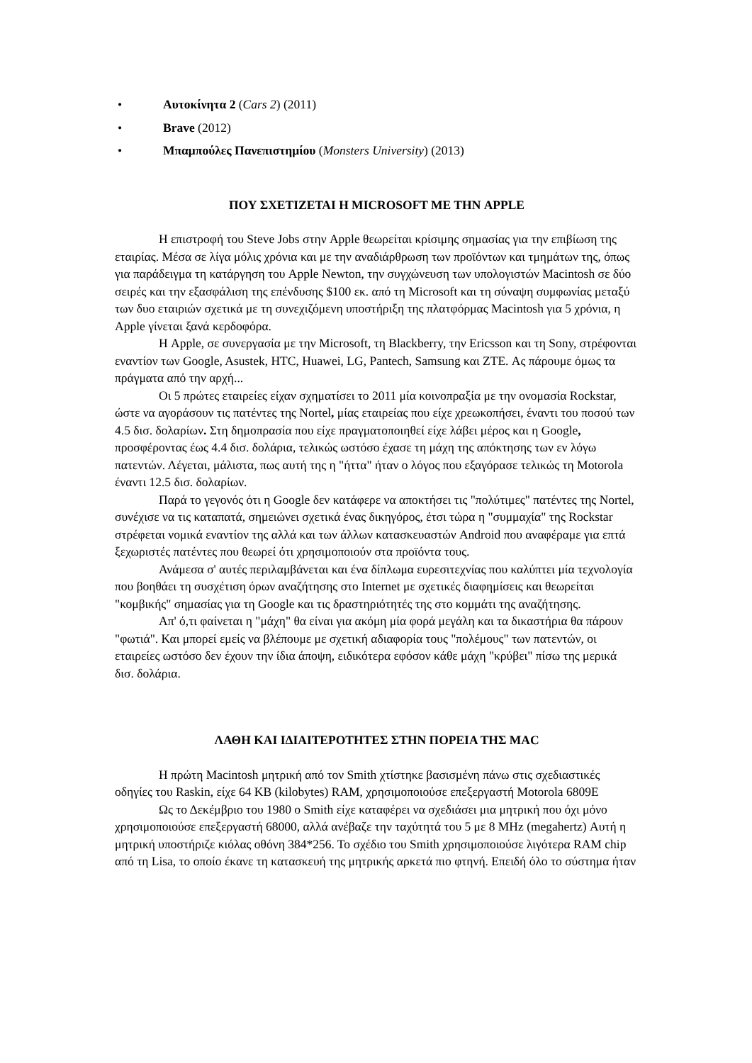• Αυτοκίνητα 2 (Cars 2) (2011)
• Brave (2012)
• Μπαμπούλες Πανεπιστημίου (Monsters University) (2013)
ΠΟΥ ΣΧΕΤΙΖΕΤΑΙ Η MICROSOFT ΜΕ ΤΗΝ APPLE
Η επιστροφή του Steve Jobs στην Apple θεωρείται κρίσιμης σημασίας για την επιβίωση της εταιρίας. Μέσα σε λίγα μόλις χρόνια και με την αναδιάρθρωση των προϊόντων και τμημάτων της, όπως για παράδειγμα τη κατάργηση του Apple Newton, την συγχώνευση των υπολογιστών Macintosh σε δύο σειρές και την εξασφάλιση της επένδυσης $100 εκ. από τη Microsoft και τη σύναψη συμφωνίας μεταξύ των δυο εταιριών σχετικά με τη συνεχιζόμενη υποστήριξη της πλατφόρμας Macintosh για 5 χρόνια, η Apple γίνεται ξανά κερδοφόρα.
Η Apple, σε συνεργασία με την Microsoft, τη Blackberry, την Ericsson και τη Sony, στρέφονται εναντίον των Google, Asustek, HTC, Huawei, LG, Pantech, Samsung και ZTE. Ας πάρουμε όμως τα πράγματα από την αρχή...
Οι 5 πρώτες εταιρείες είχαν σχηματίσει το 2011 μία κοινοπραξία με την ονομασία Rockstar, ώστε να αγοράσουν τις πατέντες της Nortel, μίας εταιρείας που είχε χρεωκοπήσει, έναντι του ποσού των 4.5 δισ. δολαρίων. Στη δημοπρασία που είχε πραγματοποιηθεί είχε λάβει μέρος και η Google, προσφέροντας έως 4.4 δισ. δολάρια, τελικώς ωστόσο έχασε τη μάχη της απόκτησης των εν λόγω πατεντών. Λέγεται, μάλιστα, πως αυτή της η "ήττα" ήταν ο λόγος που εξαγόρασε τελικώς τη Motorola έναντι 12.5 δισ. δολαρίων.
Παρά το γεγονός ότι η Google δεν κατάφερε να αποκτήσει τις "πολύτιμες" πατέντες της Nortel, συνέχισε να τις καταπατά, σημειώνει σχετικά ένας δικηγόρος, έτσι τώρα η "συμμαχία" της Rockstar στρέφεται νομικά εναντίον της αλλά και των άλλων κατασκευαστών Android που αναφέραμε για επτά ξεχωριστές πατέντες που θεωρεί ότι χρησιμοποιούν στα προϊόντα τους.
Ανάμεσα σ' αυτές περιλαμβάνεται και ένα δίπλωμα ευρεσιτεχνίας που καλύπτει μία τεχνολογία που βοηθάει τη συσχέτιση όρων αναζήτησης στο Internet με σχετικές διαφημίσεις και θεωρείται "κομβικής" σημασίας για τη Google και τις δραστηριότητές της στο κομμάτι της αναζήτησης.
Απ' ό,τι φαίνεται η "μάχη" θα είναι για ακόμη μία φορά μεγάλη και τα δικαστήρια θα πάρουν "φωτιά". Και μπορεί εμείς να βλέπουμε με σχετική αδιαφορία τους "πολέμους" των πατεντών, οι εταιρείες ωστόσο δεν έχουν την ίδια άποψη, ειδικότερα εφόσον κάθε μάχη "κρύβει" πίσω της μερικά δισ. δολάρια.
ΛΑΘΗ ΚΑΙ ΙΔΙΑΙΤΕΡΟΤΗΤΕΣ ΣΤΗΝ ΠΟΡΕΙΑ ΤΗΣ MAC
Η πρώτη Macintosh μητρική από τον Smith χτίστηκε βασισμένη πάνω στις σχεδιαστικές οδηγίες του Raskin, είχε 64 KB (kilobytes) RAM, χρησιμοποιούσε επεξεργαστή Motorola 6809E
Ως το Δεκέμβριο του 1980 ο Smith είχε καταφέρει να σχεδιάσει μια μητρική που όχι μόνο χρησιμοποιούσε επεξεργαστή 68000, αλλά ανέβαζε την ταχύτητά του 5 με 8 MHz (megahertz) Αυτή η μητρική υποστήριζε κιόλας οθόνη 384*256. Το σχέδιο του Smith χρησιμοποιούσε λιγότερα RAM chip από τη Lisa, το οποίο έκανε τη κατασκευή της μητρικής αρκετά πιο φτηνή. Επειδή όλο το σύστημα ήταν